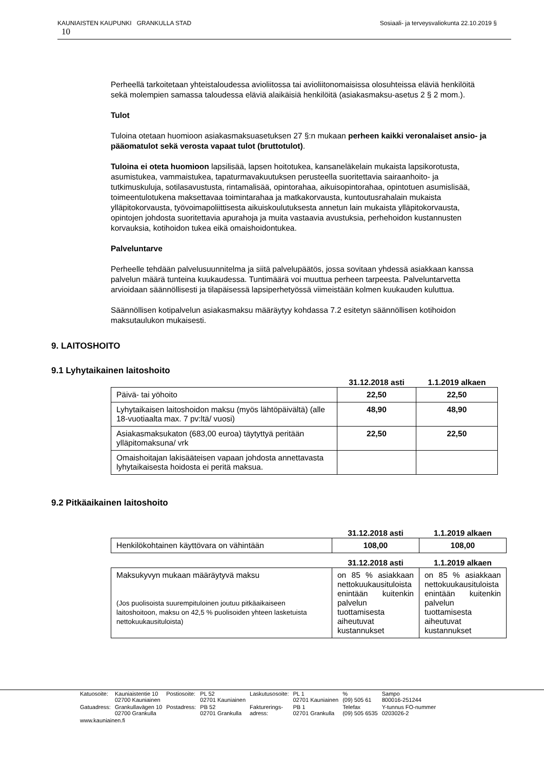Sosiaali- ja terveysvaliokunta 22.10.2019 § KAUNIAISTEN KAUPUNKI GRANKULLA STAD
10
Perheellä tarkoitetaan yhteistaloudessa avioliitossa tai avioliitonomaisissa olosuhteissa eläviä henkilöitä sekä molempien samassa taloudessa eläviä alaikäisiä henkilöitä (asiakasmaksu-asetus 2 § 2 mom.).
Tulot
Tuloina otetaan huomioon asiakasmaksuasetuksen 27 §:n mukaan perheen kaikki veronalaiset ansio- ja pääomatulot sekä verosta vapaat tulot (bruttotulot).
Tuloina ei oteta huomioon lapsilisää, lapsen hoitotukea, kansaneläkelain mukaista lapsikorotusta, asumistukea, vammaistukea, tapaturmavakuutuksen perusteella suoritettavia sairaanhoito- ja tutkimuskuluja, sotilasavustusta, rintamalisää, opintorahaa, aikuisopintorahaa, opintotuen asumislisää, toimeentulotukena maksettavaa toimintarahaa ja matkakorvausta, kuntoutusrahalain mukaista ylläpitokorvausta, työvoimapoliittisesta aikuiskoulutuksesta annetun lain mukaista ylläpitokorvausta, opintojen johdosta suoritettavia apurahoja ja muita vastaavia avustuksia, perhehoidon kustannusten korvauksia, kotihoidon tukea eikä omaishoidontukea.
Palveluntarve
Perheelle tehdään palvelusuunnitelma ja siitä palvelupäätös, jossa sovitaan yhdessä asiakkaan kanssa palvelun määrä tunteina kuukaudessa. Tuntimäärä voi muuttua perheen tarpeesta. Palveluntarvetta arvioidaan säännöllisesti ja tilapäisessä lapsiperhetyössä viimeistään kolmen kuukauden kuluttua.
Säännöllisen kotipalvelun asiakasmaksu määräytyy kohdassa 7.2 esitetyn säännöllisen kotihoidon maksutaulukon mukaisesti.
9. LAITOSHOITO
9.1 Lyhytaikainen laitoshoito
| | 31.12.2018 asti | 1.1.2019 alkaen |
| Päivä- tai yöhoito | 22,50 | 22,50 |
| Lyhytaikaisen laitoshoidon maksu (myös lähtöpäivältä) (alle 18-vuotiaalta max. 7 pv:ltä/ vuosi) | 48,90 | 48,90 |
| Asiakasmaksukaton (683,00 euroa) täytyttyä peritään ylläpitomaksuna/ vrk | 22,50 | 22,50 |
| Omaishoitajan lakisääteisen vapaan johdosta annettavasta lyhytaikaisesta hoidosta ei peritä maksua. | | |
9.2 Pitkäaikainen laitoshoito
| | 31.12.2018 asti | 1.1.2019 alkaen |
| Henkilökohtainen käyttövara on vähintään | 108,00 | 108,00 |
| | 31.12.2018 asti | 1.1.2019 alkaen |
| Maksukyvyn mukaan määräytyvä maksu (Jos puolisoista suurempituloinen joutuu pitkäaikaiseen laitoshoitoon, maksu on 42,5 % puolisoiden yhteen lasketuista nettokuukausituloista) | on 85 % asiakkaan nettokuukausituloista enintään kuitenkin palvelun tuottamisesta aiheutuvat kustannukset | on 85 % asiakkaan nettokuukausituloista enintään kuitenkin palvelun tuottamisesta aiheutuvat kustannukset |
| Katuosoite: | Kauniaistentie 10 02700 Kauniainen | Postiosoite: | PL 52 02701 Kauniainen | Laskutusosoite: | PL 1 02701 Kauniainen | % (09) 505 61 | Sampo 800016-251244 |
| Gatuadress: | Grankullavägen 10 02700 Grankulla | Postadress: | PB 52 02701 Grankulla | Fakturerings- adress: | PB 1 02701 Grankulla | Telefax (09) 505 6535 | Y-tunnus FO-nummer 0203026-2 |
| www.kauniainen.fi | | | | | | | |